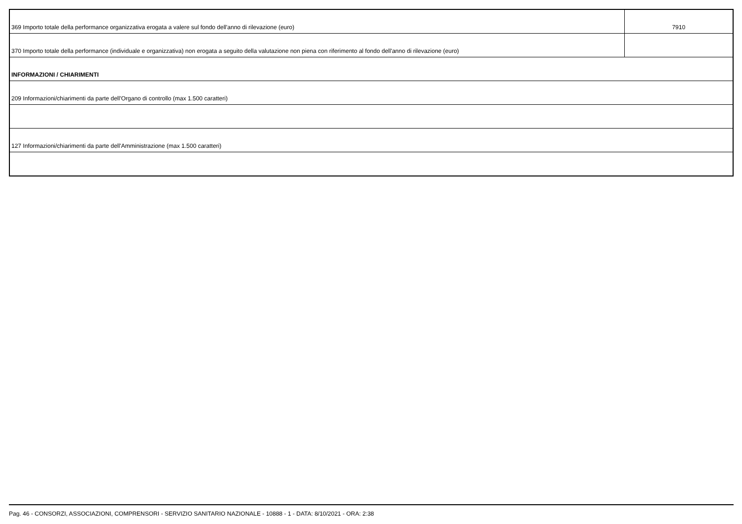| 369 Importo totale della performance organizzativa erogata a valere sul fondo dell'anno di rilevazione (euro) | 7910 |
| 370 Importo totale della performance (individuale e organizzativa) non erogata a seguito della valutazione non piena con riferimento al fondo dell'anno di rilevazione (euro) | |
| INFORMAZIONI / CHIARIMENTI | |
| 209 Informazioni/chiarimenti da parte dell'Organo di controllo (max 1.500 caratteri) | |
| 127 Informazioni/chiarimenti da parte dell'Amministrazione (max 1.500 caratteri) | |
Pag. 46 - CONSORZI, ASSOCIAZIONI, COMPRENSORI - SERVIZIO SANITARIO NAZIONALE - 10888 - 1 - DATA: 8/10/2021 - ORA: 2:38